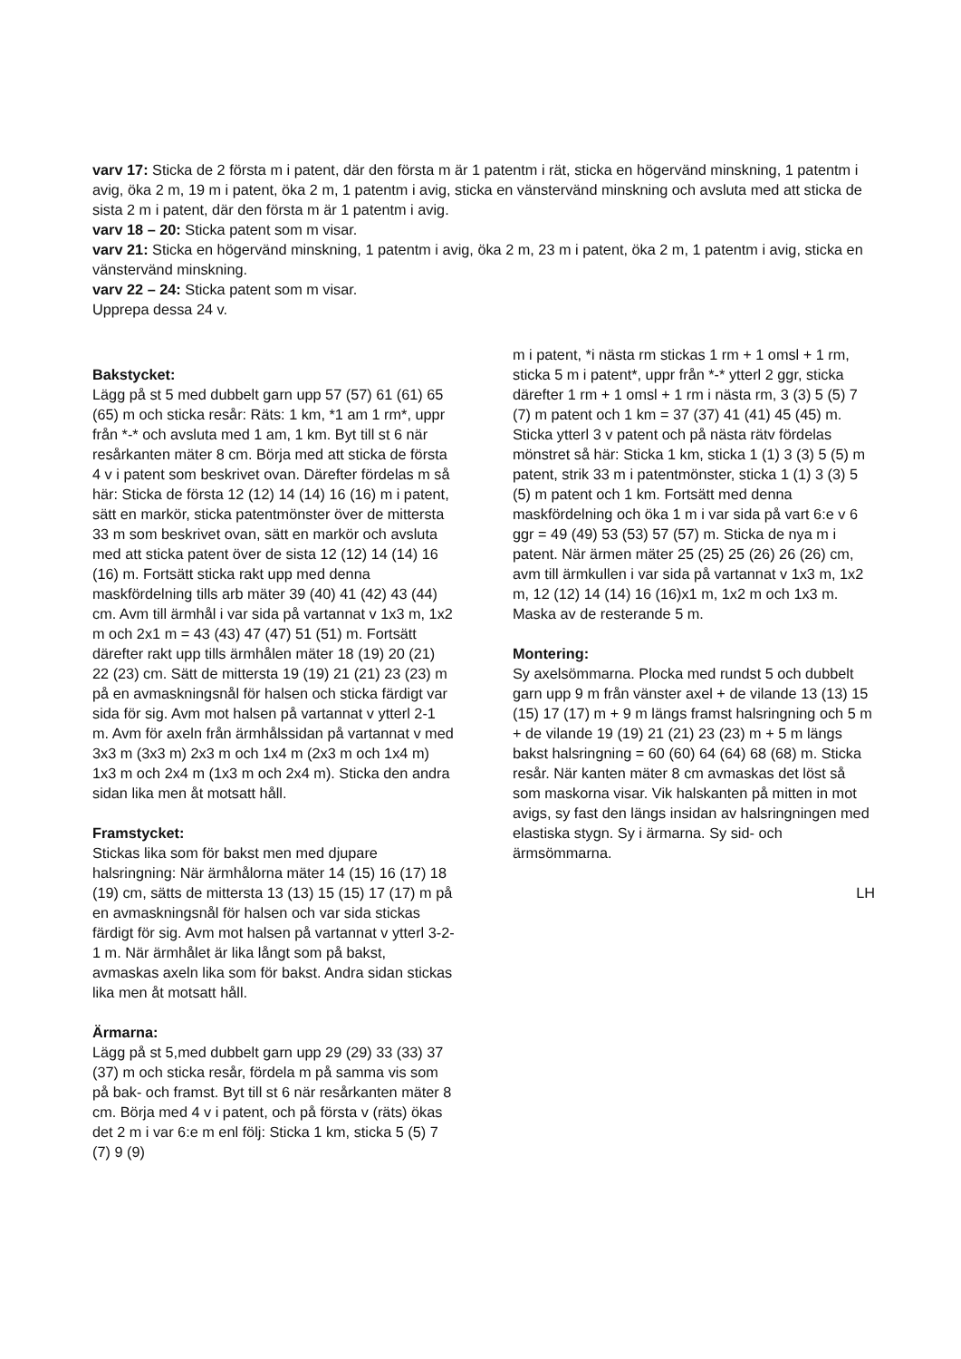varv 17: Sticka de 2 första m i patent, där den första m är 1 patentm i rät, sticka en högervänd minskning, 1 patentm i avig, öka 2 m, 19 m i patent, öka 2 m, 1 patentm i avig, sticka en vänstervänd minskning och avsluta med att sticka de sista 2 m i patent, där den första m är 1 patentm i avig.
varv 18 – 20: Sticka patent som m visar.
varv 21: Sticka en högervänd minskning, 1 patentm i avig, öka 2 m, 23 m i patent, öka 2 m, 1 patentm i avig, sticka en vänstervänd minskning.
varv 22 – 24: Sticka patent som m visar.
Upprepa dessa 24 v.
Bakstycket:
Lägg på st 5 med dubbelt garn upp 57 (57) 61 (61) 65 (65) m och sticka resår: Räts: 1 km, *1 am 1 rm*, uppr från *-* och avsluta med 1 am, 1 km. Byt till st 6 när resårkanten mäter 8 cm. Börja med att sticka de första 4 v i patent som beskrivet ovan. Därefter fördelas m så här: Sticka de första 12 (12) 14 (14) 16 (16) m i patent, sätt en markör, sticka patentmönster över de mittersta 33 m som beskrivet ovan, sätt en markör och avsluta med att sticka patent över de sista 12 (12) 14 (14) 16 (16) m. Fortsätt sticka rakt upp med denna maskfördelning tills arb mäter 39 (40) 41 (42) 43 (44) cm. Avm till ärmhål i var sida på vartannat v 1x3 m, 1x2 m och 2x1 m = 43 (43) 47 (47) 51 (51) m. Fortsätt därefter rakt upp tills ärmhålen mäter 18 (19) 20 (21) 22 (23) cm. Sätt de mittersta 19 (19) 21 (21) 23 (23) m på en avmaskningsnål för halsen och sticka färdigt var sida för sig. Avm mot halsen på vartannat v ytterl 2-1 m. Avm för axeln från ärmhålssidan på vartannat v med 3x3 m (3x3 m) 2x3 m och 1x4 m (2x3 m och 1x4 m) 1x3 m och 2x4 m (1x3 m och 2x4 m). Sticka den andra sidan lika men åt motsatt håll.
Framstycket:
Stickas lika som för bakst men med djupare halsringning: När ärmhålorna mäter 14 (15) 16 (17) 18 (19) cm, sätts de mittersta 13 (13) 15 (15) 17 (17) m på en avmaskningsnål för halsen och var sida stickas färdigt för sig. Avm mot halsen på vartannat v ytterl 3-2-1 m. När ärmhålet är lika långt som på bakst, avmaskas axeln lika som för bakst. Andra sidan stickas lika men åt motsatt håll.
Ärmarna:
Lägg på st 5,med dubbelt garn upp 29 (29) 33 (33) 37 (37) m och sticka resår, fördela m på samma vis som på bak- och framst. Byt till st 6 när resårkanten mäter 8 cm. Börja med 4 v i patent, och på första v (räts) ökas det 2 m i var 6:e m enl följ: Sticka 1 km, sticka 5 (5) 7 (7) 9 (9)
m i patent, *i nästa rm stickas 1 rm + 1 omsl + 1 rm, sticka 5 m i patent*, uppr från *-* ytterl 2 ggr, sticka därefter 1 rm + 1 omsl + 1 rm i nästa rm, 3 (3) 5 (5) 7 (7) m patent och 1 km = 37 (37) 41 (41) 45 (45) m. Sticka ytterl 3 v patent och på nästa rätv fördelas mönstret så här: Sticka 1 km, sticka 1 (1) 3 (3) 5 (5) m patent, strik 33 m i patentmönster, sticka 1 (1) 3 (3) 5 (5) m patent och 1 km. Fortsätt med denna maskfördelning och öka 1 m i var sida på vart 6:e v 6 ggr = 49 (49) 53 (53) 57 (57) m. Sticka de nya m i patent. När ärmen mäter 25 (25) 25 (26) 26 (26) cm, avm till ärmkullen i var sida på vartannat v 1x3 m, 1x2 m, 12 (12) 14 (14) 16 (16)x1 m, 1x2 m och 1x3 m. Maska av de resterande 5 m.
Montering:
Sy axelsömmarna. Plocka med rundst 5 och dubbelt garn upp 9 m från vänster axel + de vilande 13 (13) 15 (15) 17 (17) m + 9 m längs framst halsringning och 5 m + de vilande 19 (19) 21 (21) 23 (23) m + 5 m längs bakst halsringning = 60 (60) 64 (64) 68 (68) m. Sticka resår. När kanten mäter 8 cm avmaskas det löst så som maskorna visar. Vik halskanten på mitten in mot avigs, sy fast den längs insidan av halsringningen med elastiska stygn. Sy i ärmarna. Sy sid- och ärmsömmarna.
LH